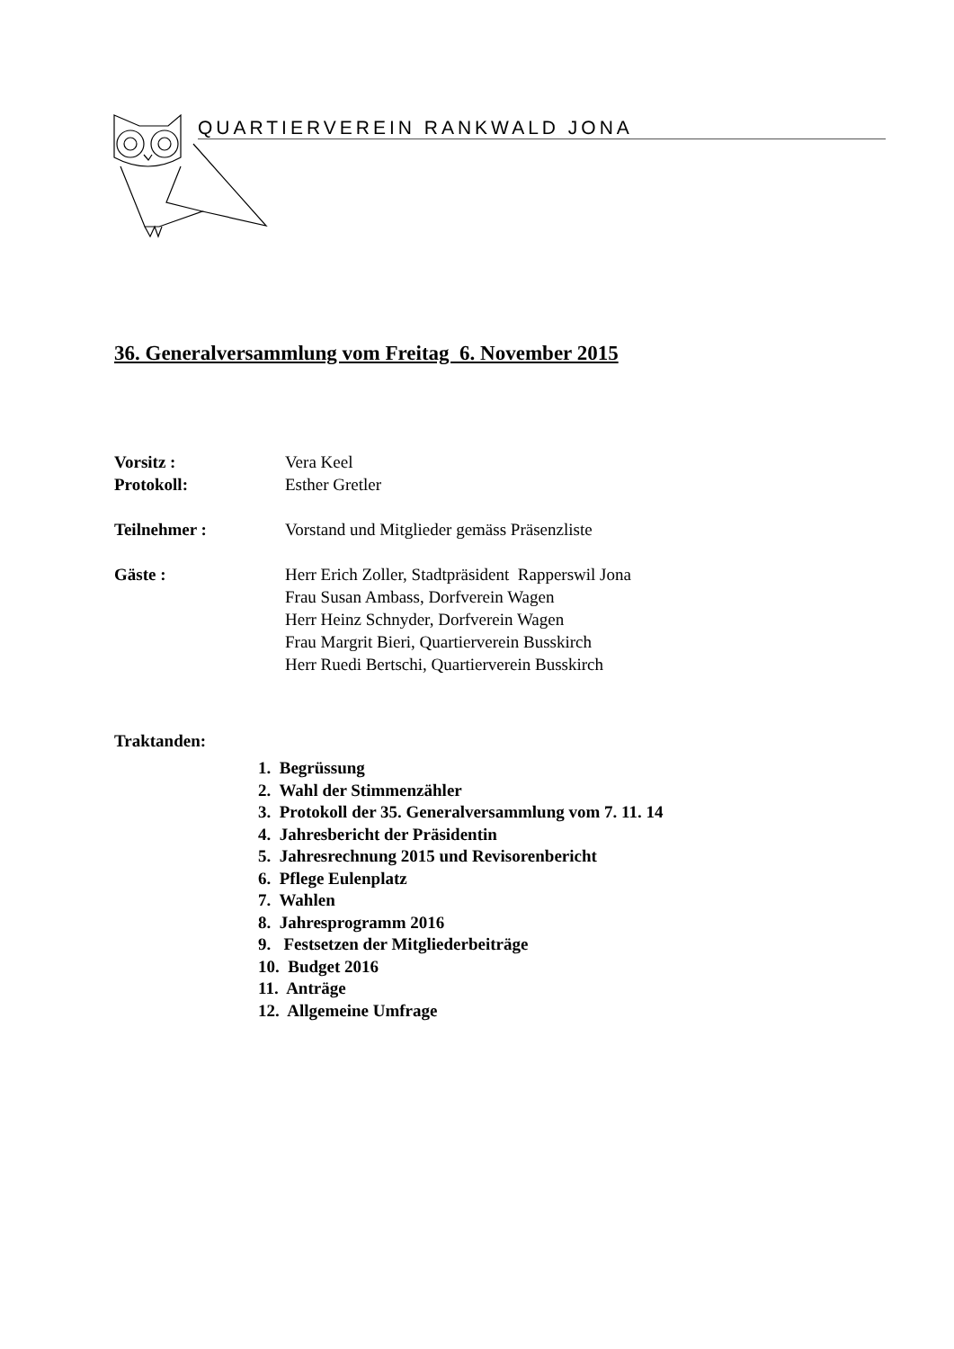QUARTIERVEREIN RANKWALD JONA
36. Generalversammlung vom Freitag 6. November 2015
Vorsitz : Vera Keel
Protokoll: Esther Gretler
Teilnehmer : Vorstand und Mitglieder gemäss Präsenzliste
Gäste : Herr Erich Zoller, Stadtpräsident Rapperswil Jona
Frau Susan Ambass, Dorfverein Wagen
Herr Heinz Schnyder, Dorfverein Wagen
Frau Margrit Bieri, Quartierverein Busskirch
Herr Ruedi Bertschi, Quartierverein Busskirch
Traktanden:
1. Begrüssung
2. Wahl der Stimmenzähler
3. Protokoll der 35. Generalversammlung vom 7. 11. 14
4. Jahresbericht der Präsidentin
5. Jahresrechnung 2015 und Revisorenbericht
6. Pflege Eulenplatz
7. Wahlen
8. Jahresprogramm 2016
9. Festsetzen der Mitgliederbeiträge
10. Budget 2016
11. Anträge
12. Allgemeine Umfrage